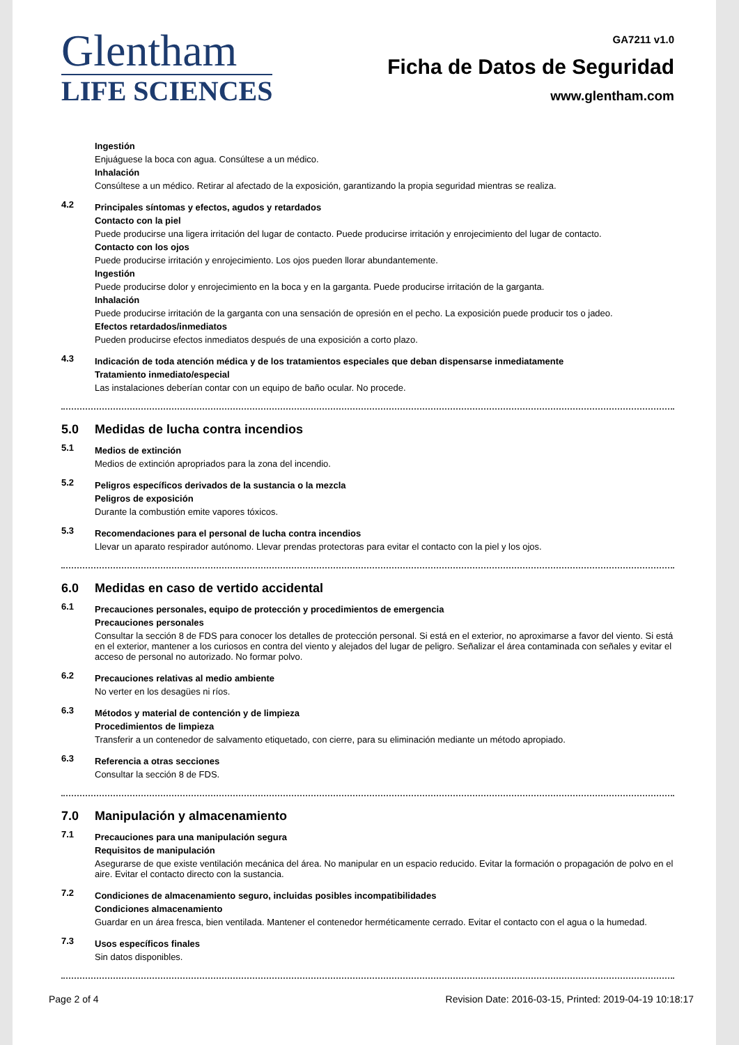Glentham
LIFE SCIENCES
GA7211 v1.0
Ficha de Datos de Seguridad
www.glentham.com
Ingestión
Enjuáguese la boca con agua. Consúltese a un médico.
Inhalación
Consúltese a un médico. Retirar al afectado de la exposición, garantizando la propia seguridad mientras se realiza.
4.2
Principales síntomas y efectos, agudos y retardados
Contacto con la piel
Puede producirse una ligera irritación del lugar de contacto. Puede producirse irritación y enrojecimiento del lugar de contacto.
Contacto con los ojos
Puede producirse irritación y enrojecimiento. Los ojos pueden llorar abundantemente.
Ingestión
Puede producirse dolor y enrojecimiento en la boca y en la garganta. Puede producirse irritación de la garganta.
Inhalación
Puede producirse irritación de la garganta con una sensación de opresión en el pecho. La exposición puede producir tos o jadeo.
Efectos retardados/inmediatos
Pueden producirse efectos inmediatos después de una exposición a corto plazo.
4.3
Indicación de toda atención médica y de los tratamientos especiales que deban dispensarse inmediatamente
Tratamiento inmediato/especial
Las instalaciones deberían contar con un equipo de baño ocular. No procede.
5.0 Medidas de lucha contra incendios
5.1
Medios de extinción
Medios de extinción apropriados para la zona del incendio.
5.2
Peligros específicos derivados de la sustancia o la mezcla
Peligros de exposición
Durante la combustión emite vapores tóxicos.
5.3
Recomendaciones para el personal de lucha contra incendios
Llevar un aparato respirador autónomo. Llevar prendas protectoras para evitar el contacto con la piel y los ojos.
6.0 Medidas en caso de vertido accidental
6.1
Precauciones personales, equipo de protección y procedimientos de emergencia
Precauciones personales
Consultar la sección 8 de FDS para conocer los detalles de protección personal. Si está en el exterior, no aproximarse a favor del viento. Si está en el exterior, mantener a los curiosos en contra del viento y alejados del lugar de peligro. Señalizar el área contaminada con señales y evitar el acceso de personal no autorizado. No formar polvo.
6.2
Precauciones relativas al medio ambiente
No verter en los desagües ni ríos.
6.3
Métodos y material de contención y de limpieza
Procedimientos de limpieza
Transferir a un contenedor de salvamento etiquetado, con cierre, para su eliminación mediante un método apropiado.
6.3
Referencia a otras secciones
Consultar la sección 8 de FDS.
7.0 Manipulación y almacenamiento
7.1
Precauciones para una manipulación segura
Requisitos de manipulación
Asegurarse de que existe ventilación mecánica del área. No manipular en un espacio reducido. Evitar la formación o propagación de polvo en el aire. Evitar el contacto directo con la sustancia.
7.2
Condiciones de almacenamiento seguro, incluidas posibles incompatibilidades
Condiciones almacenamiento
Guardar en un área fresca, bien ventilada. Mantener el contenedor herméticamente cerrado. Evitar el contacto con el agua o la humedad.
7.3
Usos específicos finales
Sin datos disponibles.
Page 2 of 4 Revision Date: 2016-03-15, Printed: 2019-04-19 10:18:17